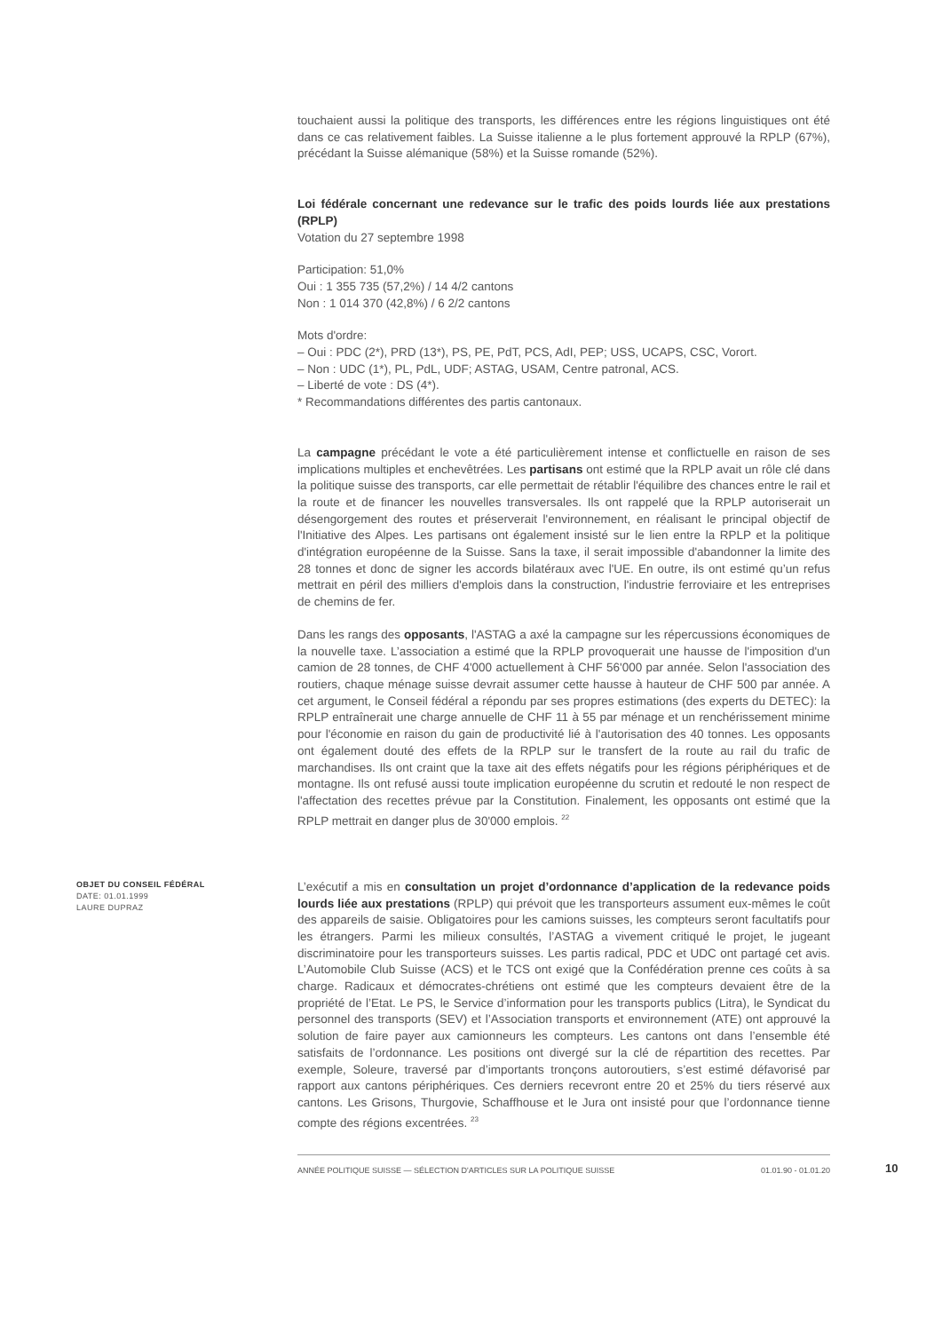touchaient aussi la politique des transports, les différences entre les régions linguistiques ont été dans ce cas relativement faibles. La Suisse italienne a le plus fortement approuvé la RPLP (67%), précédant la Suisse alémanique (58%) et la Suisse romande (52%).
Loi fédérale concernant une redevance sur le trafic des poids lourds liée aux prestations (RPLP)
Votation du 27 septembre 1998
Participation: 51,0%
Oui : 1 355 735 (57,2%) / 14 4/2 cantons
Non : 1 014 370 (42,8%) / 6 2/2 cantons
Mots d'ordre:
– Oui : PDC (2*), PRD (13*), PS, PE, PdT, PCS, AdI, PEP; USS, UCAPS, CSC, Vorort.
– Non : UDC (1*), PL, PdL, UDF; ASTAG, USAM, Centre patronal, ACS.
– Liberté de vote : DS (4*).
* Recommandations différentes des partis cantonaux.
La campagne précédant le vote a été particulièrement intense et conflictuelle en raison de ses implications multiples et enchevêtrées. Les partisans ont estimé que la RPLP avait un rôle clé dans la politique suisse des transports, car elle permettait de rétablir l'équilibre des chances entre le rail et la route et de financer les nouvelles transversales. Ils ont rappelé que la RPLP autoriserait un désengorgement des routes et préserverait l'environnement, en réalisant le principal objectif de l'Initiative des Alpes. Les partisans ont également insisté sur le lien entre la RPLP et la politique d'intégration européenne de la Suisse. Sans la taxe, il serait impossible d'abandonner la limite des 28 tonnes et donc de signer les accords bilatéraux avec l'UE. En outre, ils ont estimé qu’un refus mettrait en péril des milliers d'emplois dans la construction, l'industrie ferroviaire et les entreprises de chemins de fer.
Dans les rangs des opposants, l'ASTAG a axé la campagne sur les répercussions économiques de la nouvelle taxe. L’association a estimé que la RPLP provoquerait une hausse de l'imposition d'un camion de 28 tonnes, de CHF 4'000 actuellement à CHF 56'000 par année. Selon l'association des routiers, chaque ménage suisse devrait assumer cette hausse à hauteur de CHF 500 par année. A cet argument, le Conseil fédéral a répondu par ses propres estimations (des experts du DETEC): la RPLP entraînerait une charge annuelle de CHF 11 à 55 par ménage et un renchérissement minime pour l'économie en raison du gain de productivité lié à l'autorisation des 40 tonnes. Les opposants ont également douté des effets de la RPLP sur le transfert de la route au rail du trafic de marchandises. Ils ont craint que la taxe ait des effets négatifs pour les régions périphériques et de montagne. Ils ont refusé aussi toute implication européenne du scrutin et redouté le non respect de l'affectation des recettes prévue par la Constitution. Finalement, les opposants ont estimé que la RPLP mettrait en danger plus de 30'000 emplois. <sup>22</sup>
OBJET DU CONSEIL FÉDÉRAL
DATE: 01.01.1999
LAURE DUPRAZ
L’exécutif a mis en consultation un projet d’ordonnance d’application de la redevance poids lourds liée aux prestations (RPLP) qui prévoit que les transporteurs assument eux-mêmes le coût des appareils de saisie. Obligatoires pour les camions suisses, les compteurs seront facultatifs pour les étrangers. Parmi les milieux consultés, l’ASTAG a vivement critiqué le projet, le jugeant discriminatoire pour les transporteurs suisses. Les partis radical, PDC et UDC ont partagé cet avis. L’Automobile Club Suisse (ACS) et le TCS ont exigé que la Confédération prenne ces coûts à sa charge. Radicaux et démocrates-chrétiens ont estimé que les compteurs devaient être de la propriété de l’Etat. Le PS, le Service d’information pour les transports publics (Litra), le Syndicat du personnel des transports (SEV) et l’Association transports et environnement (ATE) ont approuvé la solution de faire payer aux camionneurs les compteurs. Les cantons ont dans l’ensemble été satisfaits de l’ordonnance. Les positions ont divergé sur la clé de répartition des recettes. Par exemple, Soleure, traversé par d’importants tronçons autoroutiers, s’est estimé défavorisé par rapport aux cantons périphériques. Ces derniers recevront entre 20 et 25% du tiers réservé aux cantons. Les Grisons, Thurgovie, Schaffhouse et le Jura ont insisté pour que l’ordonnance tienne compte des régions excentrées. <sup>23</sup>
ANNÉE POLITIQUE SUISSE — SÉLECTION D'ARTICLES SUR LA POLITIQUE SUISSE 01.01.90 - 01.01.20
10